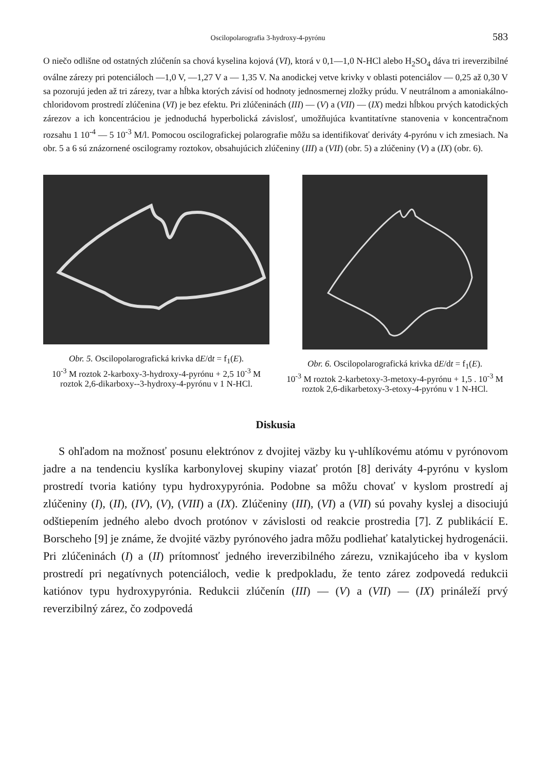Oscilopolarografia 3-hydroxy-4-pyrónu 583
O niečo odlišne od ostatných zlúčenín sa chová kyselina kojová (VI), ktorá v 0,1—1,0 N-HCl alebo H<sub>2</sub>SO<sub>4</sub> dáva tri ireverzibilné oválne zárezy pri potenciáloch —1,0 V, —1,27 V a — 1,35 V. Na anodickej vetve krivky v oblasti potenciálov — 0,25 až 0,30 V sa pozorujú jeden až tri zárezy, tvar a hĺbka ktorých závisí od hodnoty jednosmernej zložky prúdu. V neutrálnom a amoniakálno-chloridovom prostredí zlúčenina (VI) je bez efektu. Pri zlúčeninách (III) — (V) a (VII) — (IX) medzi hĺbkou prvých katodických zárezov a ich koncentráciou je jednoduchá hyperbolická závislosť, umožňujúca kvantitatívne stanovenia v koncentračnom rozsahu 1 10<sup>-4</sup> — 5 10<sup>-3</sup> M/l. Pomocou oscilografickej polarografie môžu sa identifikovať deriváty 4-pyrónu v ich zmesiach. Na obr. 5 a 6 sú znázornené oscilogramy roztokov, obsahujúcich zlúčeniny (III) a (VII) (obr. 5) a zlúčeniny (V) a (IX) (obr. 6).
Obr. 5. Oscilopolarografická krivka dE/dt = f<sub>1</sub>(E).
10<sup>-3</sup> M roztok 2-karboxy-3-hydroxy-4-pyrónu + 2,5 10<sup>-3</sup> M roztok 2,6-dikarboxy--3-hydroxy-4-pyrónu v 1 N-HCl.
Obr. 6. Oscilopolarografická krivka dE/dt = f<sub>1</sub>(E).
10<sup>-3</sup> M roztok 2-karbetoxy-3-metoxy-4-pyrónu + 1,5 . 10<sup>-3</sup> M roztok 2,6-dikarbetoxy-3-etoxy-4-pyrónu v 1 N-HCl.
Diskusia
S ohľadom na možnosť posunu elektrónov z dvojitej väzby ku γ-uhlíkovému atómu v pyrónovom jadre a na tendenciu kyslíka karbonylovej skupiny viazať protón [8] deriváty 4-pyrónu v kyslom prostredí tvoria katióny typu hydroxypyrónia. Podobne sa môžu chovať v kyslom prostredí aj zlúčeniny (I), (II), (IV), (V), (VIII) a (IX). Zlúčeniny (III), (VI) a (VII) sú povahy kyslej a disociujú odštiepením jedného alebo dvoch protónov v závislosti od reakcie prostredia [7]. Z publikácií E. Borscheho [9] je známe, že dvojité väzby pyrónového jadra môžu podliehať katalytickej hydrogenácii. Pri zlúčeninách (I) a (II) prítomnosť jedného ireverzibilného zárezu, vznikajúceho iba v kyslom prostredí pri negatívnych potenciáloch, vedie k predpokladu, že tento zárez zodpovedá redukcii katiónov typu hydroxypyrónia. Redukcii zlúčenín (III) — (V) a (VII) — (IX) prináleží prvý reverzibilný zárez, čo zodpovedá